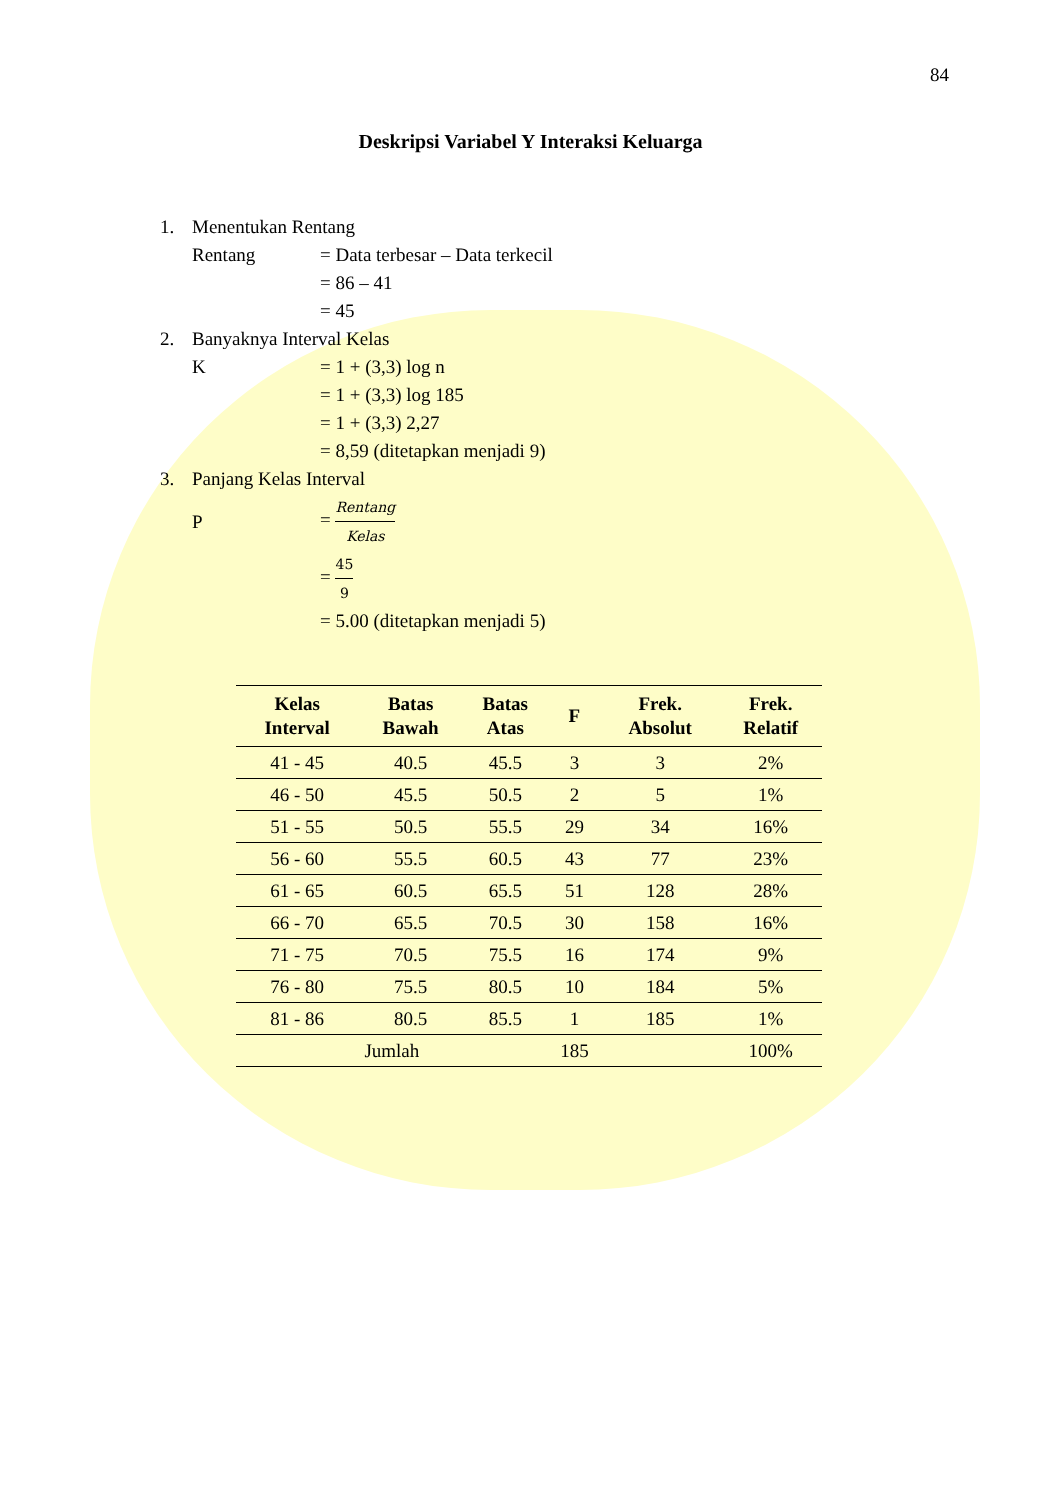84
Deskripsi Variabel Y Interaksi Keluarga
1. Menentukan Rentang
Rentang = Data terbesar – Data terkecil
= 86 – 41
= 45
2. Banyaknya Interval Kelas
K = 1 + (3,3) log n
= 1 + (3,3) log 185
= 1 + (3,3) 2,27
= 8,59 (ditetapkan menjadi 9)
3. Panjang Kelas Interval
P = Rentang Kelas
= 45 9
= 5.00 (ditetapkan menjadi 5)
| Kelas Interval | Batas Bawah | Batas Atas | F | Frek. Absolut | Frek. Relatif |
| --- | --- | --- | --- | --- | --- |
| 41 - 45 | 40.5 | 45.5 | 3 | 3 | 2% |
| 46 - 50 | 45.5 | 50.5 | 2 | 5 | 1% |
| 51 - 55 | 50.5 | 55.5 | 29 | 34 | 16% |
| 56 - 60 | 55.5 | 60.5 | 43 | 77 | 23% |
| 61 - 65 | 60.5 | 65.5 | 51 | 128 | 28% |
| 66 - 70 | 65.5 | 70.5 | 30 | 158 | 16% |
| 71 - 75 | 70.5 | 75.5 | 16 | 174 | 9% |
| 76 - 80 | 75.5 | 80.5 | 10 | 184 | 5% |
| 81 - 86 | 80.5 | 85.5 | 1 | 185 | 1% |
| Jumlah | | | 185 | | 100% |